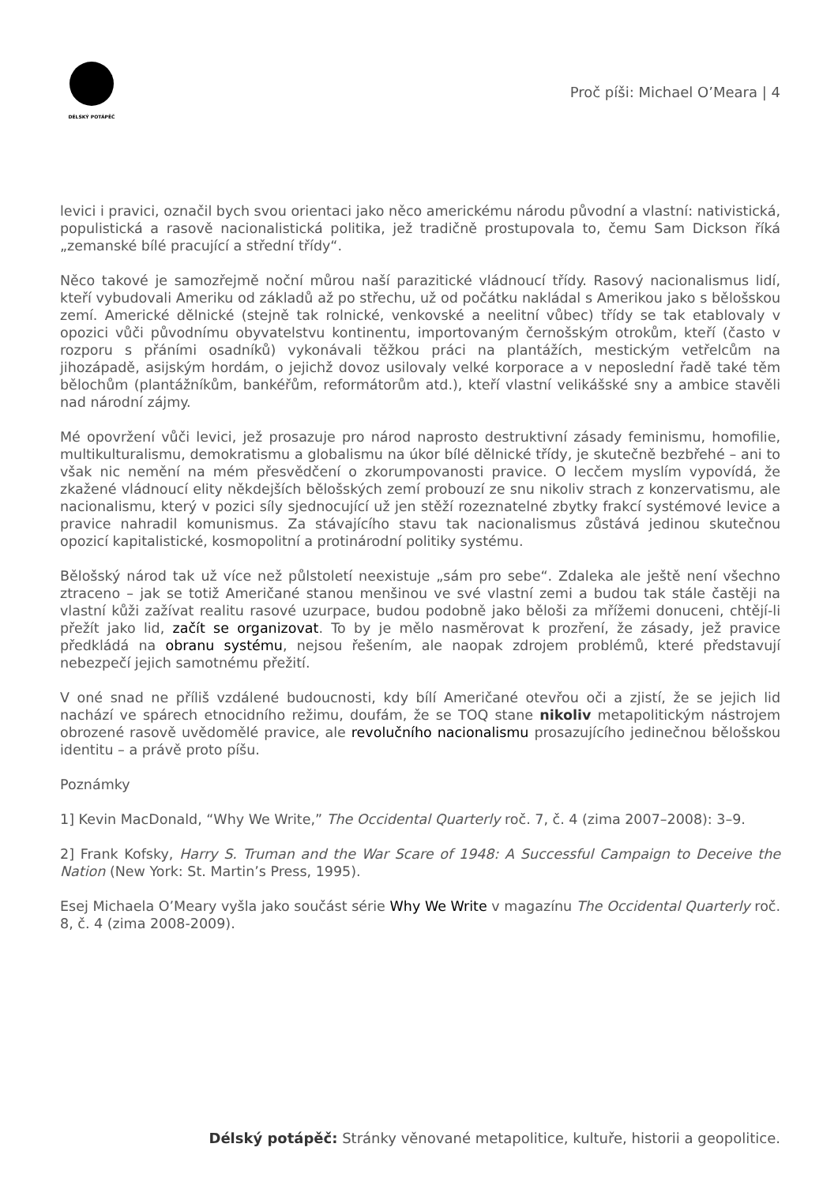DÉLSKÝ POTÁPĚČ
Proč píši: Michael O’Meara | 4
levici i pravici, označil bych svou orientaci jako něco americkému národu původní a vlastní: nativistická, populistická a rasově nacionalistická politika, jež tradičně prostupovala to, čemu Sam Dickson říká „zemanské bílé pracující a střední třídy“.
Něco takové je samozřejmě noční můrou naší parazitické vládnoucí třídy. Rasový nacionalismus lidí, kteří vybudovali Ameriku od základů až po střechu, už od počátku nakládal s Amerikou jako s bělošskou zemí. Americké dělnické (stejně tak rolnické, venkovské a neelitní vůbec) třídy se tak etablovaly v opozici vůči původnímu obyvatelstvu kontinentu, importovaným černošským otrokům, kteří (často v rozporu s přáními osadníků) vykonávali těžkou práci na plantážích, mestickým vetřelcům na jihozápadě, asijským hordám, o jejichž dovoz usilovaly velké korporace a v neposlední řadě také těm bělochům (plantážníkům, bankéřům, reformátorům atd.), kteří vlastní velikášské sny a ambice stavěli nad národní zájmy.
Mé opovržení vůči levici, jež prosazuje pro národ naprosto destruktivní zásady feminismu, homofilie, multikulturalismu, demokratismu a globalismu na úkor bílé dělnické třídy, je skutečně bezbřehé – ani to však nic nemění na mém přesvědčení o zkorumpovanosti pravice. O lecčem myslím vypovídá, že zkažené vládnoucí elity někdejších bělošských zemí probouzí ze snu nikoliv strach z konzervatismu, ale nacionalismu, který v pozici síly sjednocující už jen stěží rozeznatelné zbytky frakcí systémové levice a pravice nahradil komunismus. Za stávajícího stavu tak nacionalismus zůstává jedinou skutečnou opozicí kapitalistické, kosmopolitní a protinárodní politiky systému.
Bělošský národ tak už více než půlstoletí neexistuje „sám pro sebe“. Zdaleka ale ještě není všechno ztraceno – jak se totiž Američané stanou menšinou ve své vlastní zemi a budou tak stále častěji na vlastní kůži zažívat realitu rasové uzurpace, budou podobně jako běloši za mřížemi donuceni, chtějí-li přežít jako lid, začít se organizovat. To by je mělo nasměrovat k prozření, že zásady, jež pravice předkládá na obranu systému, nejsou řešením, ale naopak zdrojem problémů, které představují nebezpečí jejich samotnému přežití.
V oné snad ne příliš vzdálené budoucnosti, kdy bílí Američané otevřou oči a zjistí, že se jejich lid nachází ve spárech etnocidního režimu, doufám, že se TOQ stane nikoliv metapolitickým nástrojem obrozené rasově uvědomělé pravice, ale revolučního nacionalismu prosazujícího jedinečnou bělošskou identitu – a právě proto píšu.
Poznámky
1] Kevin MacDonald, “Why We Write,” The Occidental Quarterly roč. 7, č. 4 (zima 2007–2008): 3–9.
2] Frank Kofsky, Harry S. Truman and the War Scare of 1948: A Successful Campaign to Deceive the Nation (New York: St. Martin’s Press, 1995).
Esej Michaela O’Meary vyšla jako součást série Why We Write v magazínu The Occidental Quarterly roč. 8, č. 4 (zima 2008-2009).
Délský potápěč: Stránky věnované metapolitice, kultuře, historii a geopolitice.